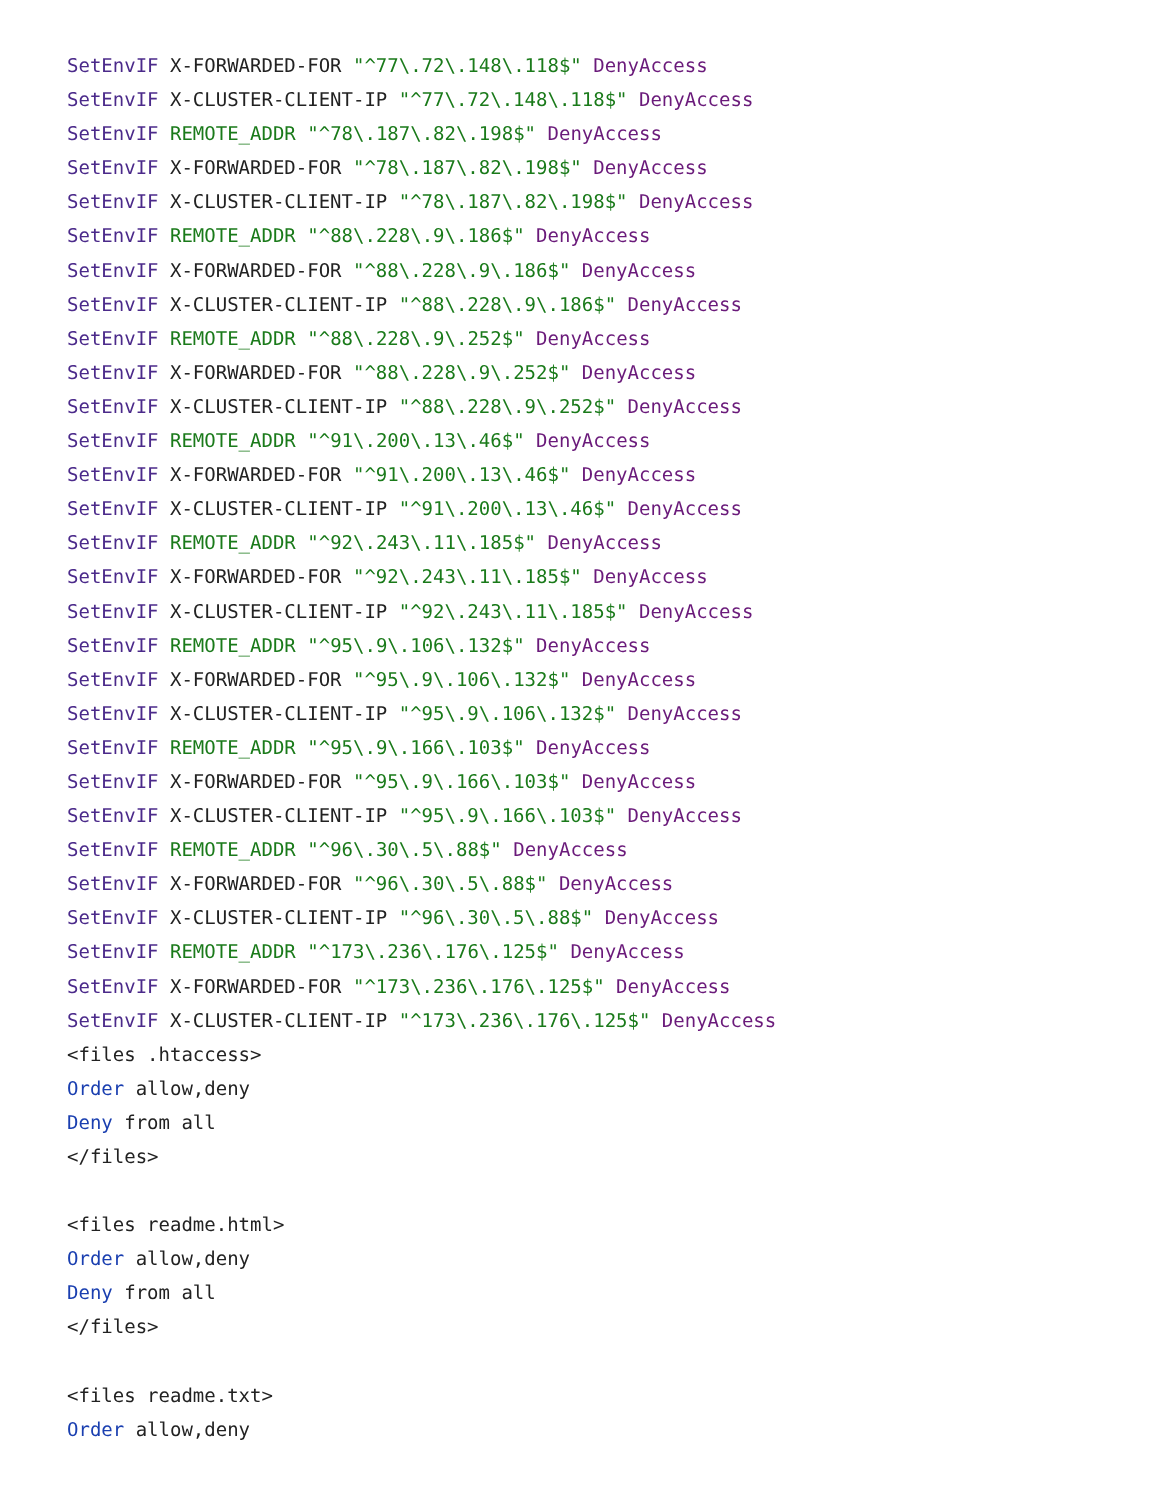SetEnvIF X-FORWARDED-FOR "^77\.72\.148\.118$" DenyAccess
SetEnvIF X-CLUSTER-CLIENT-IP "^77\.72\.148\.118$" DenyAccess
SetEnvIF REMOTE_ADDR "^78\.187\.82\.198$" DenyAccess
SetEnvIF X-FORWARDED-FOR "^78\.187\.82\.198$" DenyAccess
SetEnvIF X-CLUSTER-CLIENT-IP "^78\.187\.82\.198$" DenyAccess
SetEnvIF REMOTE_ADDR "^88\.228\.9\.186$" DenyAccess
SetEnvIF X-FORWARDED-FOR "^88\.228\.9\.186$" DenyAccess
SetEnvIF X-CLUSTER-CLIENT-IP "^88\.228\.9\.186$" DenyAccess
SetEnvIF REMOTE_ADDR "^88\.228\.9\.252$" DenyAccess
SetEnvIF X-FORWARDED-FOR "^88\.228\.9\.252$" DenyAccess
SetEnvIF X-CLUSTER-CLIENT-IP "^88\.228\.9\.252$" DenyAccess
SetEnvIF REMOTE_ADDR "^91\.200\.13\.46$" DenyAccess
SetEnvIF X-FORWARDED-FOR "^91\.200\.13\.46$" DenyAccess
SetEnvIF X-CLUSTER-CLIENT-IP "^91\.200\.13\.46$" DenyAccess
SetEnvIF REMOTE_ADDR "^92\.243\.11\.185$" DenyAccess
SetEnvIF X-FORWARDED-FOR "^92\.243\.11\.185$" DenyAccess
SetEnvIF X-CLUSTER-CLIENT-IP "^92\.243\.11\.185$" DenyAccess
SetEnvIF REMOTE_ADDR "^95\.9\.106\.132$" DenyAccess
SetEnvIF X-FORWARDED-FOR "^95\.9\.106\.132$" DenyAccess
SetEnvIF X-CLUSTER-CLIENT-IP "^95\.9\.106\.132$" DenyAccess
SetEnvIF REMOTE_ADDR "^95\.9\.166\.103$" DenyAccess
SetEnvIF X-FORWARDED-FOR "^95\.9\.166\.103$" DenyAccess
SetEnvIF X-CLUSTER-CLIENT-IP "^95\.9\.166\.103$" DenyAccess
SetEnvIF REMOTE_ADDR "^96\.30\.5\.88$" DenyAccess
SetEnvIF X-FORWARDED-FOR "^96\.30\.5\.88$" DenyAccess
SetEnvIF X-CLUSTER-CLIENT-IP "^96\.30\.5\.88$" DenyAccess
SetEnvIF REMOTE_ADDR "^173\.236\.176\.125$" DenyAccess
SetEnvIF X-FORWARDED-FOR "^173\.236\.176\.125$" DenyAccess
SetEnvIF X-CLUSTER-CLIENT-IP "^173\.236\.176\.125$" DenyAccess
<files .htaccess>
Order allow,deny
Deny from all
</files>

<files readme.html>
Order allow,deny
Deny from all
</files>

<files readme.txt>
Order allow,deny